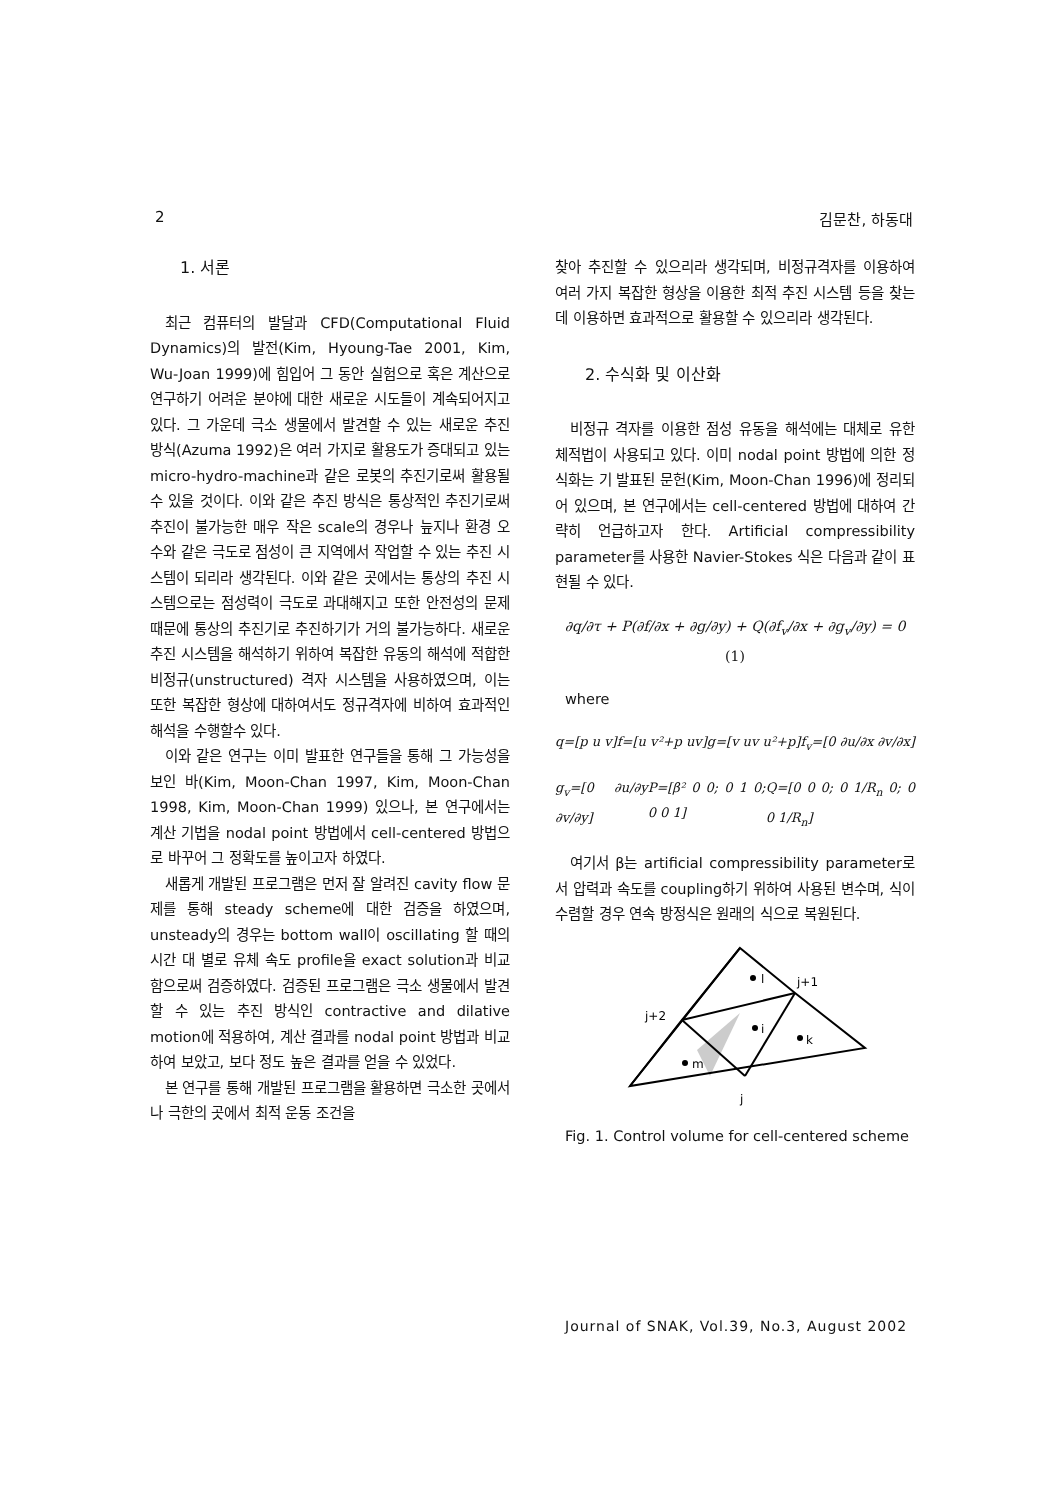2 김문찬, 하동대
1. 서론
최근 컴퓨터의 발달과 CFD(Computational Fluid Dynamics)의 발전(Kim, Hyoung-Tae 2001, Kim, Wu-Joan 1999)에 힘입어 그 동안 실험으로 혹은 계산으로 연구하기 어려운 분야에 대한 새로운 시도들이 계속되어지고 있다. 그 가운데 극소 생물에서 발견할 수 있는 새로운 추진 방식(Azuma 1992)은 여러 가지로 활용도가 증대되고 있는 micro-hydro-machine과 같은 로봇의 추진기로써 활용될 수 있을 것이다. 이와 같은 추진 방식은 통상적인 추진기로써 추진이 불가능한 매우 작은 scale의 경우나 늪지나 환경 오수와 같은 극도로 점성이 큰 지역에서 작업할 수 있는 추진 시스템이 되리라 생각된다. 이와 같은 곳에서는 통상의 추진 시스템으로는 점성력이 극도로 과대해지고 또한 안전성의 문제 때문에 통상의 추진기로 추진하기가 거의 불가능하다. 새로운 추진 시스템을 해석하기 위하여 복잡한 유동의 해석에 적합한 비정규(unstructured) 격자 시스템을 사용하였으며, 이는 또한 복잡한 형상에 대하여서도 정규격자에 비하여 효과적인 해석을 수행할수 있다.
이와 같은 연구는 이미 발표한 연구들을 통해 그 가능성을 보인 바(Kim, Moon-Chan 1997, Kim, Moon-Chan 1998, Kim, Moon-Chan 1999) 있으나, 본 연구에서는 계산 기법을 nodal point 방법에서 cell-centered 방법으로 바꾸어 그 정확도를 높이고자 하였다.
새롭게 개발된 프로그램은 먼저 잘 알려진 cavity flow 문제를 통해 steady scheme에 대한 검증을 하였으며, unsteady의 경우는 bottom wall이 oscillating 할 때의 시간 대 별로 유체 속도 profile을 exact solution과 비교함으로써 검증하였다. 검증된 프로그램은 극소 생물에서 발견할 수 있는 추진 방식인 contractive and dilative motion에 적용하여, 계산 결과를 nodal point 방법과 비교하여 보았고, 보다 정도 높은 결과를 얻을 수 있었다.
본 연구를 통해 개발된 프로그램을 활용하면 극소한 곳에서나 극한의 곳에서 최적 운동 조건을
찾아 추진할 수 있으리라 생각되며, 비정규격자를 이용하여 여러 가지 복잡한 형상을 이용한 최적 추진 시스템 등을 찾는데 이용하면 효과적으로 활용할 수 있으리라 생각된다.
2. 수식화 및 이산화
비정규 격자를 이용한 점성 유동을 해석에는 대체로 유한 체적법이 사용되고 있다. 이미 nodal point 방법에 의한 정식화는 기 발표된 문헌(Kim, Moon-Chan 1996)에 정리되어 있으며, 본 연구에서는 cell-centered 방법에 대하여 간략히 언급하고자 한다. Artificial compressibility parameter를 사용한 Navier-Stokes 식은 다음과 같이 표현될 수 있다.
∂q/∂τ + P(∂f/∂x + ∂g/∂y) + Q(∂f<sub>v</sub>/∂x + ∂g<sub>v</sub>/∂y) = 0 (1)
where
q=[p u v] f=[u v²+p uv] g=[v uv u²+p] f<sub>v</sub>=[0 ∂u/∂x ∂v/∂x]
g<sub>v</sub>=[0 ∂u/∂y ∂v/∂y] P=[β² 0 0; 0 1 0; 0 0 1] Q=[0 0 0; 0 1/R<sub>n</sub> 0; 0 0 1/R<sub>n</sub>]
여기서 β는 artificial compressibility parameter로서 압력과 속도를 coupling하기 위하여 사용된 변수며, 식이 수렴할 경우 연속 방정식은 원래의 식으로 복원된다.
l
i
k
m
j+1
j+2
j
Fig. 1. Control volume for cell-centered scheme
Journal of SNAK, Vol.39, No.3, August 2002